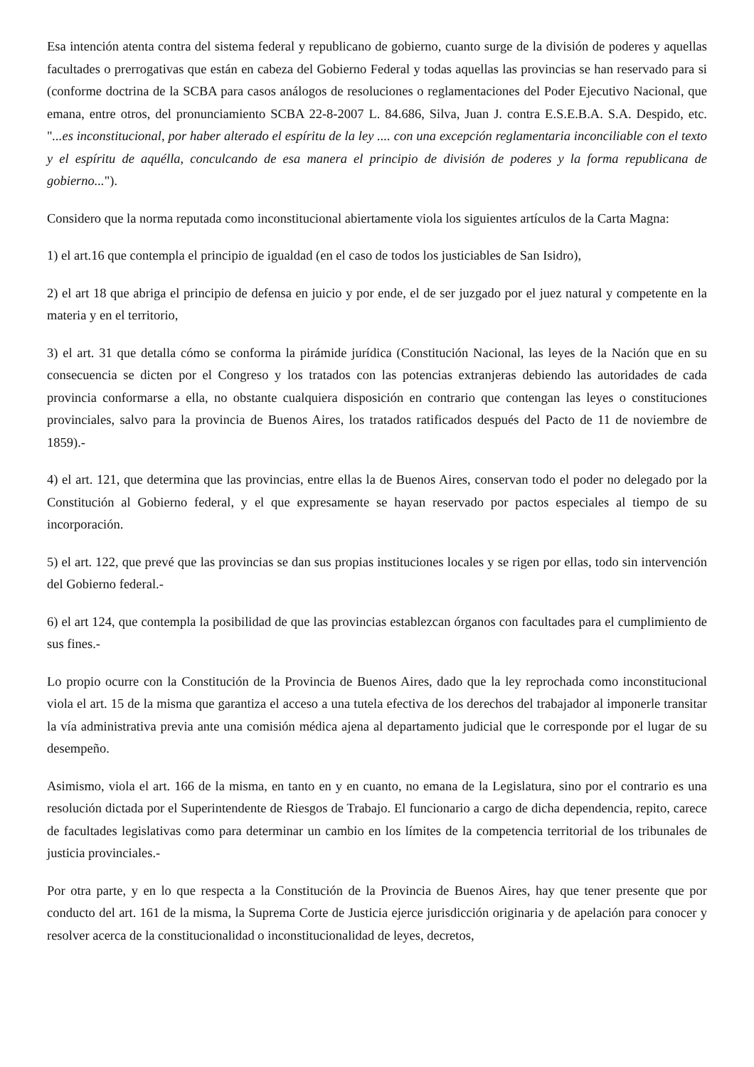Esa intención atenta contra del sistema federal y republicano de gobierno, cuanto surge de la división de poderes y aquellas facultades o prerrogativas que están en cabeza del Gobierno Federal y todas aquellas las provincias se han reservado para si (conforme doctrina de la SCBA para casos análogos de resoluciones o reglamentaciones del Poder Ejecutivo Nacional, que emana, entre otros, del pronunciamiento SCBA 22-8-2007 L. 84.686, Silva, Juan J. contra E.S.E.B.A. S.A. Despido, etc. "...es inconstitucional, por haber alterado el espíritu de la ley .... con una excepción reglamentaria inconciliable con el texto y el espíritu de aquélla, conculcando de esa manera el principio de división de poderes y la forma republicana de gobierno...").
Considero que la norma reputada como inconstitucional abiertamente viola los siguientes artículos de la Carta Magna:
1) el art.16 que contempla el principio de igualdad (en el caso de todos los justiciables de San Isidro),
2) el art 18 que abriga el principio de defensa en juicio y por ende, el de ser juzgado por el juez natural y competente en la materia y en el territorio,
3) el art. 31 que detalla cómo se conforma la pirámide jurídica (Constitución Nacional, las leyes de la Nación que en su consecuencia se dicten por el Congreso y los tratados con las potencias extranjeras debiendo las autoridades de cada provincia conformarse a ella, no obstante cualquiera disposición en contrario que contengan las leyes o constituciones provinciales, salvo para la provincia de Buenos Aires, los tratados ratificados después del Pacto de 11 de noviembre de 1859).-
4) el art. 121, que determina que las provincias, entre ellas la de Buenos Aires, conservan todo el poder no delegado por la Constitución al Gobierno federal, y el que expresamente se hayan reservado por pactos especiales al tiempo de su incorporación.
5) el art. 122, que prevé que las provincias se dan sus propias instituciones locales y se rigen por ellas, todo sin intervención del Gobierno federal.-
6) el art 124, que contempla la posibilidad de que las provincias establezcan órganos con facultades para el cumplimiento de sus fines.-
Lo propio ocurre con la Constitución de la Provincia de Buenos Aires, dado que la ley reprochada como inconstitucional viola el art. 15 de la misma que garantiza el acceso a una tutela efectiva de los derechos del trabajador al imponerle transitar la vía administrativa previa ante una comisión médica ajena al departamento judicial que le corresponde por el lugar de su desempeño.
Asimismo, viola el art. 166 de la misma, en tanto en y en cuanto, no emana de la Legislatura, sino por el contrario es una resolución dictada por el Superintendente de Riesgos de Trabajo. El funcionario a cargo de dicha dependencia, repito, carece de facultades legislativas como para determinar un cambio en los límites de la competencia territorial de los tribunales de justicia provinciales.-
Por otra parte, y en lo que respecta a la Constitución de la Provincia de Buenos Aires, hay que tener presente que por conducto del art. 161 de la misma, la Suprema Corte de Justicia ejerce jurisdicción originaria y de apelación para conocer y resolver acerca de la constitucionalidad o inconstitucionalidad de leyes, decretos,